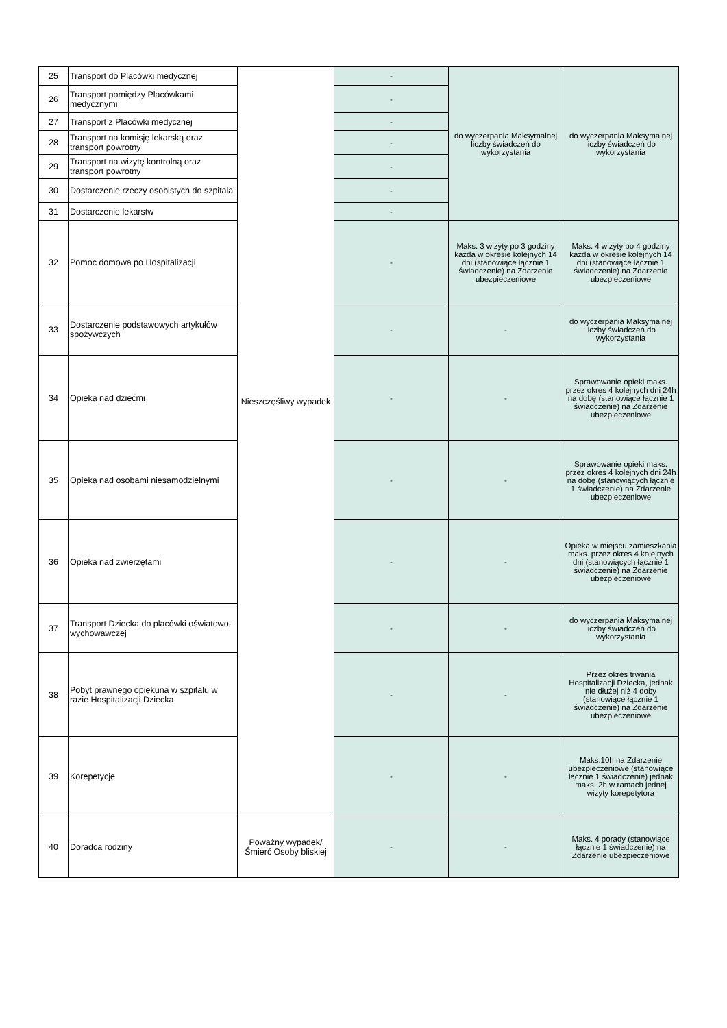| 25 | Transport do Placówki medycznej | Nieszczęśliwy wypadek | - | do wyczerpania Maksymalnej liczby świadczeń do wykorzystania | do wyczerpania Maksymalnej liczby świadczeń do wykorzystania |
| 26 | Transport pomiędzy Placówkami medycznymi | | - | | |
| 27 | Transport z Placówki medycznej | | - | | |
| 28 | Transport na komisję lekarską oraz transport powrotny | | - | | |
| 29 | Transport na wizytę kontrolną oraz transport powrotny | | - | | |
| 30 | Dostarczenie rzeczy osobistych do szpitala | | - | | |
| 31 | Dostarczenie lekarstw | | - | | |
| 32 | Pomoc domowa po Hospitalizacji | | - | Maks. 3 wizyty po 3 godziny każda w okresie kolejnych 14 dni (stanowiące łącznie 1 świadczenie) na Zdarzenie ubezpieczeniowe | Maks. 4 wizyty po 4 godziny każda w okresie kolejnych 14 dni (stanowiące łącznie 1 świadczenie) na Zdarzenie ubezpieczeniowe |
| 33 | Dostarczenie podstawowych artykułów spożywczych | | - | - | do wyczerpania Maksymalnej liczby świadczeń do wykorzystania |
| 34 | Opieka nad dziećmi | | - | - | Sprawowanie opieki maks. przez okres 4 kolejnych dni 24h na dobę (stanowiące łącznie 1 świadczenie) na Zdarzenie ubezpieczeniowe |
| 35 | Opieka nad osobami niesamodzielnymi | | - | - | Sprawowanie opieki maks. przez okres 4 kolejnych dni 24h na dobę (stanowiących łącznie 1 świadczenie) na Zdarzenie ubezpieczeniowe |
| 36 | Opieka nad zwierzętami | | - | - | Opieka w miejscu zamieszkania maks. przez okres 4 kolejnych dni (stanowiących łącznie 1 świadczenie) na Zdarzenie ubezpieczeniowe |
| 37 | Transport Dziecka do placówki oświatowo-wychowawczej | | - | - | do wyczerpania Maksymalnej liczby świadczeń do wykorzystania |
| 38 | Pobyt prawnego opiekuna w szpitalu w razie Hospitalizacji Dziecka | | - | - | Przez okres trwania Hospitalizacji Dziecka, jednak nie dłużej niż 4 doby (stanowiące łącznie 1 świadczenie) na Zdarzenie ubezpieczeniowe |
| 39 | Korepetycje | | - | - | Maks.10h na Zdarzenie ubezpieczeniowe (stanowiące łącznie 1 świadczenie) jednak maks. 2h w ramach jednej wizyty korepetytora |
| 40 | Doradca rodziny | Poważny wypadek/ Śmierć Osoby bliskiej | - | - | Maks. 4 porady (stanowiące łącznie 1 świadczenie) na Zdarzenie ubezpieczeniowe |